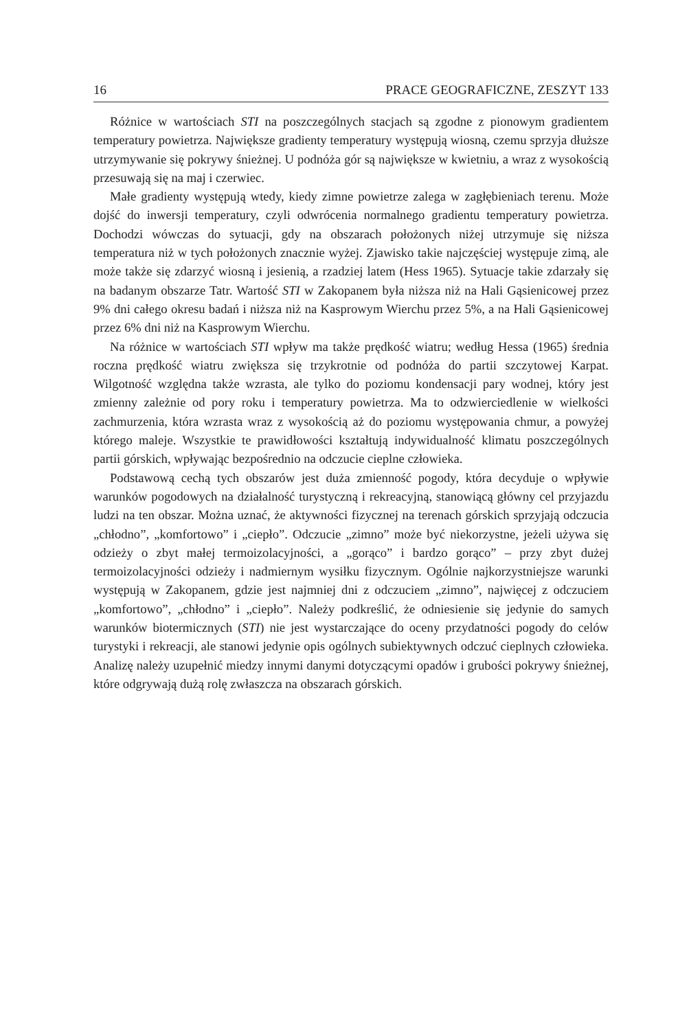16 PRACE GEOGRAFICZNE, ZESZYT 133
Różnice w wartościach STI na poszczególnych stacjach są zgodne z pionowym gradientem temperatury powietrza. Największe gradienty temperatury występują wiosną, czemu sprzyja dłuższe utrzymywanie się pokrywy śnieżnej. U podnóża gór są największe w kwietniu, a wraz z wysokością przesuwają się na maj i czerwiec.
Małe gradienty występują wtedy, kiedy zimne powietrze zalega w zagłębieniach terenu. Może dojść do inwersji temperatury, czyli odwrócenia normalnego gradientu temperatury powietrza. Dochodzi wówczas do sytuacji, gdy na obszarach położonych niżej utrzymuje się niższa temperatura niż w tych położonych znacznie wyżej. Zjawisko takie najczęściej występuje zimą, ale może także się zdarzyć wiosną i jesienią, a rzadziej latem (Hess 1965). Sytuacje takie zdarzały się na badanym obszarze Tatr. Wartość STI w Zakopanem była niższa niż na Hali Gąsienicowej przez 9% dni całego okresu badań i niższa niż na Kasprowym Wierchu przez 5%, a na Hali Gąsienicowej przez 6% dni niż na Kasprowym Wierchu.
Na różnice w wartościach STI wpływ ma także prędkość wiatru; według Hessa (1965) średnia roczna prędkość wiatru zwiększa się trzykrotnie od podnóża do partii szczytowej Karpat. Wilgotność względna także wzrasta, ale tylko do poziomu kondensacji pary wodnej, który jest zmienny zależnie od pory roku i temperatury powietrza. Ma to odzwierciedlenie w wielkości zachmurzenia, która wzrasta wraz z wysokością aż do poziomu występowania chmur, a powyżej którego maleje. Wszystkie te prawidłowości kształtują indywidualność klimatu poszczególnych partii górskich, wpływając bezpośrednio na odczucie cieplne człowieka.
Podstawową cechą tych obszarów jest duża zmienność pogody, która decyduje o wpływie warunków pogodowych na działalność turystyczną i rekreacyjną, stanowiącą główny cel przyjazdu ludzi na ten obszar. Można uznać, że aktywności fizycznej na terenach górskich sprzyjają odczucia „chłodno”, „komfortowo” i „ciepło”. Odczucie „zimno” może być niekorzystne, jeżeli używa się odzieży o zbyt małej termoizolacyjności, a „gorąco” i bardzo gorąco” – przy zbyt dużej termoizolacyjności odzieży i nadmiernym wysiłku fizycznym. Ogólnie najkorzystniejsze warunki występują w Zakopanem, gdzie jest najmniej dni z odczuciem „zimno”, najwięcej z odczuciem „komfortowo”, „chłodno” i „ciepło”. Należy podkreślić, że odniesienie się jedynie do samych warunków biotermicznych (STI) nie jest wystarczające do oceny przydatności pogody do celów turystyki i rekreacji, ale stanowi jedynie opis ogólnych subiektywnych odczuć cieplnych człowieka. Analizę należy uzupełnić miedzy innymi danymi dotyczącymi opadów i grubości pokrywy śnieżnej, które odgrywają dużą rolę zwłaszcza na obszarach górskich.